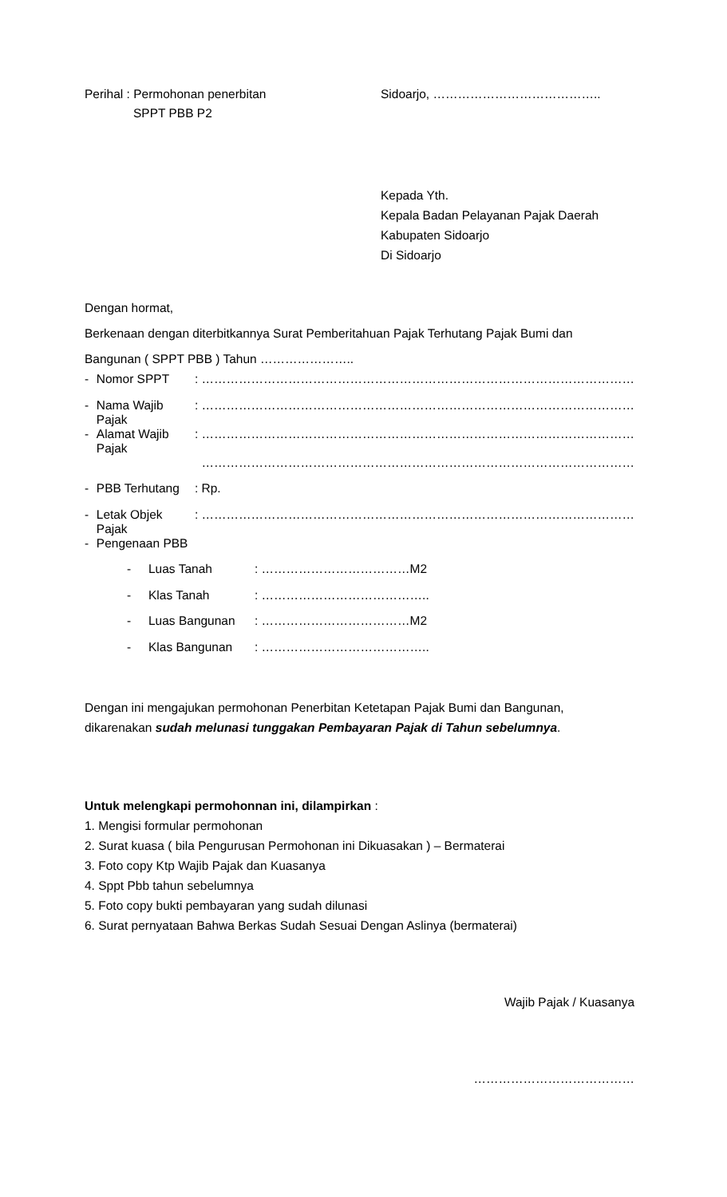Perihal : Permohonan penerbitan
SPPT PBB P2
Sidoarjo, …………………………………..
Kepada Yth.
Kepala Badan Pelayanan Pajak Daerah
Kabupaten Sidoarjo
Di Sidoarjo
Dengan hormat,
Berkenaan dengan diterbitkannya Surat Pemberitahuan Pajak Terhutang Pajak Bumi dan
Bangunan ( SPPT PBB ) Tahun …………………..
| - | Nomor SPPT | : …………………………………………………………………………………………… |
| - | Nama Wajib Pajak | : …………………………………………………………………………………………… |
| - | Alamat Wajib Pajak | : …………………………………………………………………………………………… |
| | | …………………………………………………………………………………………… |
| - | PBB Terhutang | : Rp. |
| - | Letak Objek Pajak | : …………………………………………………………………………………………… |
| - | Pengenaan PBB | |
| - | Luas Tanah | : ………………………………M2 |
| - | Klas Tanah | : ………………………………….. |
| - | Luas Bangunan | : ………………………………M2 |
| - | Klas Bangunan | : ………………………………….. |
Dengan ini mengajukan permohonan Penerbitan Ketetapan Pajak Bumi dan Bangunan,
dikarenakan sudah melunasi tunggakan Pembayaran Pajak di Tahun sebelumnya.
Untuk melengkapi permohonnan ini, dilampirkan :
1. Mengisi formular permohonan
2. Surat kuasa ( bila Pengurusan Permohonan ini Dikuasakan ) – Bermaterai
3. Foto copy Ktp Wajib Pajak dan Kuasanya
4. Sppt Pbb tahun sebelumnya
5. Foto copy bukti pembayaran yang sudah dilunasi
6. Surat pernyataan Bahwa Berkas Sudah Sesuai Dengan Aslinya (bermaterai)
Wajib Pajak / Kuasanya
…………………………………